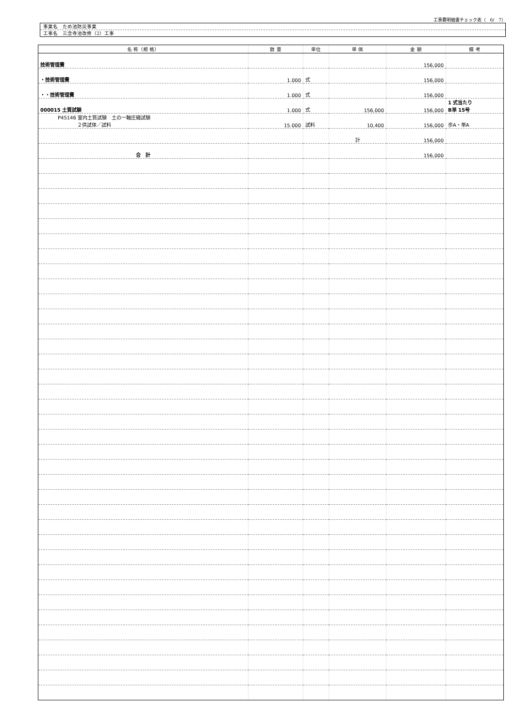工事費明細書チェック表（　6/　7）
事業名　ため池防災事業
工事名　三念寺池改修（2）工事
| 名 称（規 格） | 数 量 | 単位 | 単 価 | 金 額 | 備 考 |
| --- | --- | --- | --- | --- | --- |
| 技術管理費 | | | | 156,000 | |
| ・技術管理費 | 1.000 | 式 | | 156,000 | |
| ・・技術管理費 | 1.000 | 式 | | 156,000 | |
| 000015 土質試験 | 1.000 | 式 | 156,000 | 156,000 | 1 式当たり B単 15号 |
| P45146 室内土質試験 土の一軸圧縮試験 ２供試体／試料 | 15.000 | 試料 | 10,400 | 156,000 | 歩A・単A |
| | | | 計 | 156,000 | |
| 合 計 | | | | 156,000 | |